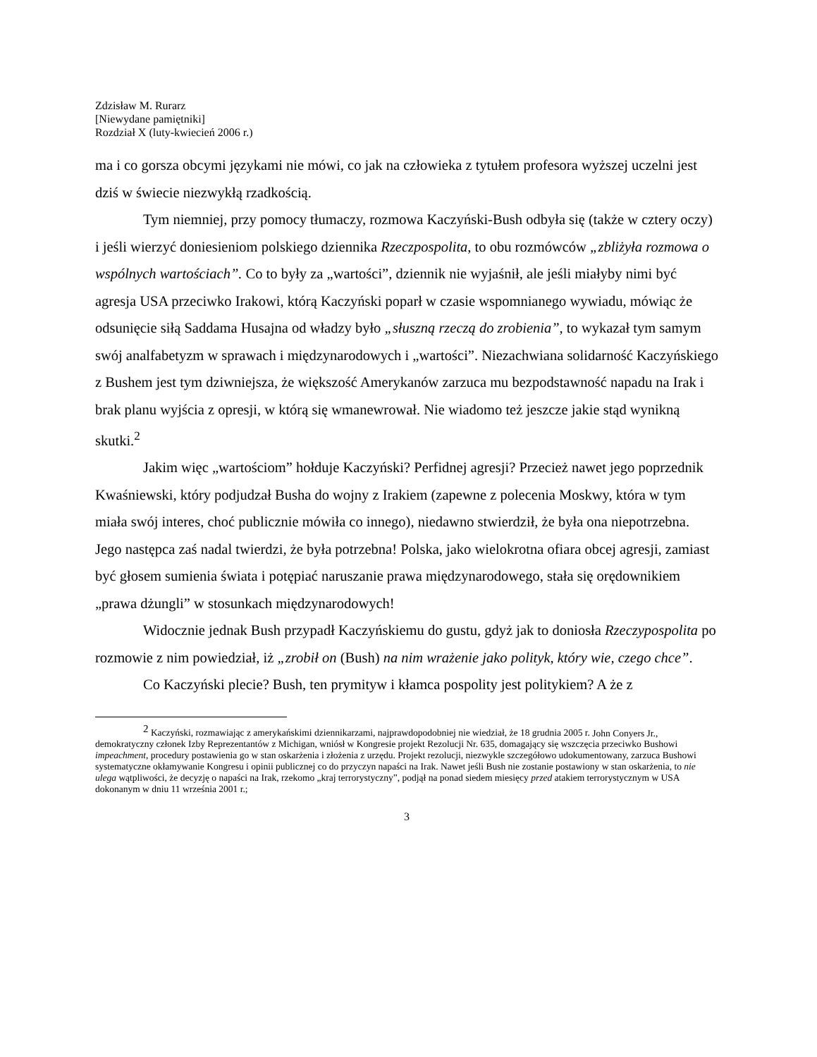Zdzisław M. Rurarz
[Niewydane pamiętniki]
Rozdział X (luty-kwiecień 2006 r.)
ma i co gorsza obcymi językami nie mówi, co jak na człowieka z tytułem profesora wyższej uczelni jest dziś w świecie niezwykłą rzadkością.
Tym niemniej, przy pomocy tłumaczy, rozmowa Kaczyński-Bush odbyła się (także w cztery oczy) i jeśli wierzyć doniesieniom polskiego dziennika Rzeczpospolita, to obu rozmówców „zbliżyła rozmowa o wspólnych wartościach”. Co to były za „wartości”, dziennik nie wyjaśnił, ale jeśli miałyby nimi być agresja USA przeciwko Irakowi, którą Kaczyński poparł w czasie wspomnianego wywiadu, mówiąc że odsunięcie siłą Saddama Husajna od władzy było „słuszną rzeczą do zrobienia”, to wykazał tym samym swój analfabetyzm w sprawach i międzynarodowych i „wartości”. Niezachwiana solidarność Kaczyńskiego z Bushem jest tym dziwniejsza, że większość Amerykanów zarzuca mu bezpodstawność napadu na Irak i brak planu wyjścia z opresji, w którą się wmanewrował. Nie wiadomo też jeszcze jakie stąd wynikną skutki.<sup>2</sup>
Jakim więc „wartościom” hołduje Kaczyński? Perfidnej agresji? Przecież nawet jego poprzednik Kwaśniewski, który podjudzał Busha do wojny z Irakiem (zapewne z polecenia Moskwy, która w tym miała swój interes, choć publicznie mówiła co innego), niedawno stwierdził, że była ona niepotrzebna. Jego następca zaś nadal twierdzi, że była potrzebna! Polska, jako wielokrotna ofiara obcej agresji, zamiast być głosem sumienia świata i potępiać naruszanie prawa międzynarodowego, stała się orędownikiem „prawa dżungli” w stosunkach międzynarodowych!
Widocznie jednak Bush przypadł Kaczyńskiemu do gustu, gdyż jak to doniosła Rzeczypospolita po rozmowie z nim powiedział, iż „zrobił on (Bush) na nim wrażenie jako polityk, który wie, czego chce”.
Co Kaczyński plecie? Bush, ten prymityw i kłamca pospolity jest politykiem? A że z
<sup>2</sup> Kaczyński, rozmawiając z amerykańskimi dziennikarzami, najprawdopodobniej nie wiedział, że 18 grudnia 2005 r. John Conyers Jr., demokratyczny członek Izby Reprezentantów z Michigan, wniósł w Kongresie projekt Rezolucji Nr. 635, domagający się wszczęcia przeciwko Bushowi impeachment, procedury postawienia go w stan oskarżenia i złożenia z urzędu. Projekt rezolucji, niezwykle szczegółowo udokumentowany, zarzuca Bushowi systematyczne okłamywanie Kongresu i opinii publicznej co do przyczyn napaści na Irak. Nawet jeśli Bush nie zostanie postawiony w stan oskarżenia, to nie ulega wątpliwości, że decyzję o napaści na Irak, rzekomo „kraj terrorystyczny”, podjął na ponad siedem miesięcy przed atakiem terrorystycznym w USA dokonanym w dniu 11 września 2001 r.;
3